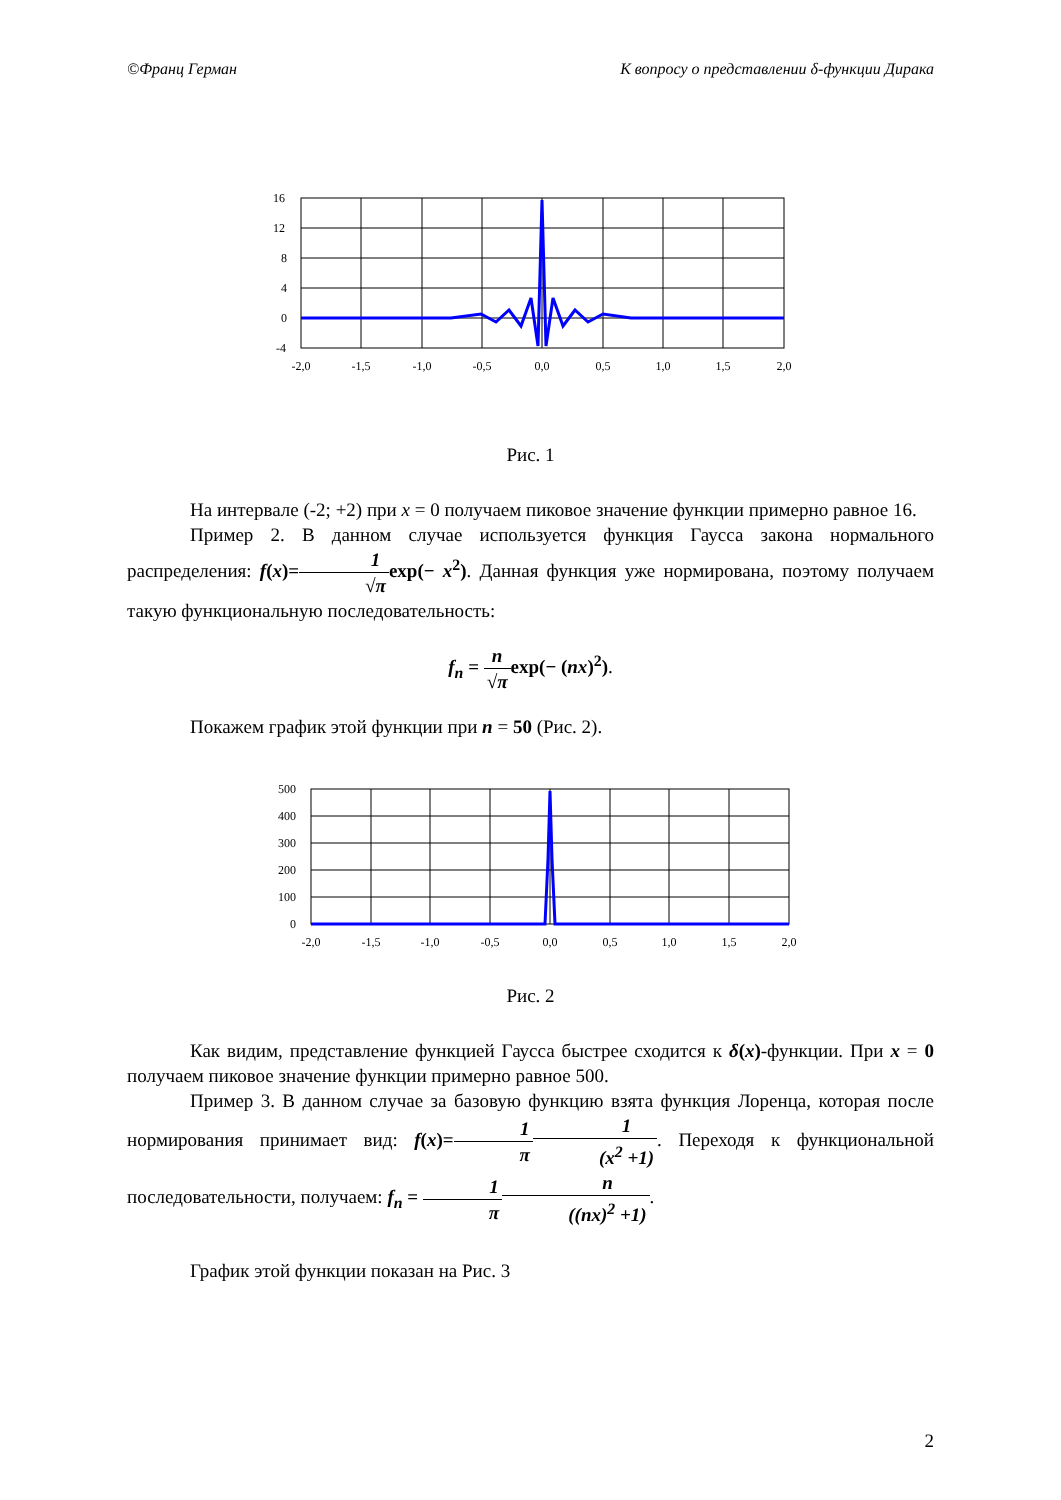©Франц Герман К вопросу о представлении δ-функции Дирака
16
12
8
4
0
-4
-2,0
-1,5
-1,0
-0,5
0,0
0,5
1,0
1,5
2,0
Рис. 1
На интервале (-2; +2) при x = 0 получаем пиковое значение функции примерно равное 16.
Пример 2. В данном случае используется функция Гаусса закона нормального распределения: f(x)=1 √π exp(− x<sup>2</sup>). Данная функция уже нормирована, поэтому получаем такую функциональную последовательность:
f<sub>n</sub> = n √π exp(− (nx)<sup>2</sup>).
Покажем график этой функции при n = 50 (Рис. 2).
500
400
300
200
100
0
-2,0
-1,5
-1,0
-0,5
0,0
0,5
1,0
1,5
2,0
Рис. 2
Как видим, представление функцией Гаусса быстрее сходится к δ(x)-функции. При x = 0 получаем пиковое значение функции примерно равное 500.
Пример 3. В данном случае за базовую функцию взята функция Лоренца, которая после нормирования принимает вид: f(x)=1 π 1 (x<sup>2</sup> +1). Переходя к функциональной последовательности, получаем: f<sub>n</sub> = 1 π n ((nx)<sup>2</sup> +1).
График этой функции показан на Рис. 3
2